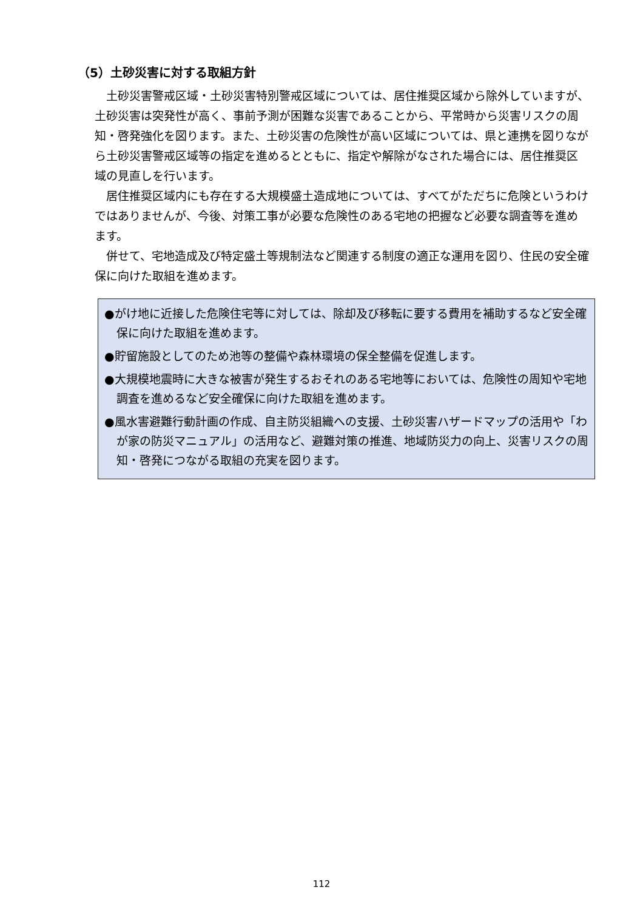（5）土砂災害に対する取組方針
土砂災害警戒区域・土砂災害特別警戒区域については、居住推奨区域から除外していますが、土砂災害は突発性が高く、事前予測が困難な災害であることから、平常時から災害リスクの周知・啓発強化を図ります。また、土砂災害の危険性が高い区域については、県と連携を図りながら土砂災害警戒区域等の指定を進めるとともに、指定や解除がなされた場合には、居住推奨区域の見直しを行います。
居住推奨区域内にも存在する大規模盛土造成地については、すべてがただちに危険というわけではありませんが、今後、対策工事が必要な危険性のある宅地の把握など必要な調査等を進めます。
併せて、宅地造成及び特定盛土等規制法など関連する制度の適正な運用を図り、住民の安全確保に向けた取組を進めます。
●がけ地に近接した危険住宅等に対しては、除却及び移転に要する費用を補助するなど安全確保に向けた取組を進めます。
●貯留施設としてのため池等の整備や森林環境の保全整備を促進します。
●大規模地震時に大きな被害が発生するおそれのある宅地等においては、危険性の周知や宅地調査を進めるなど安全確保に向けた取組を進めます。
●風水害避難行動計画の作成、自主防災組織への支援、土砂災害ハザードマップの活用や「わが家の防災マニュアル」の活用など、避難対策の推進、地域防災力の向上、災害リスクの周知・啓発につながる取組の充実を図ります。
112